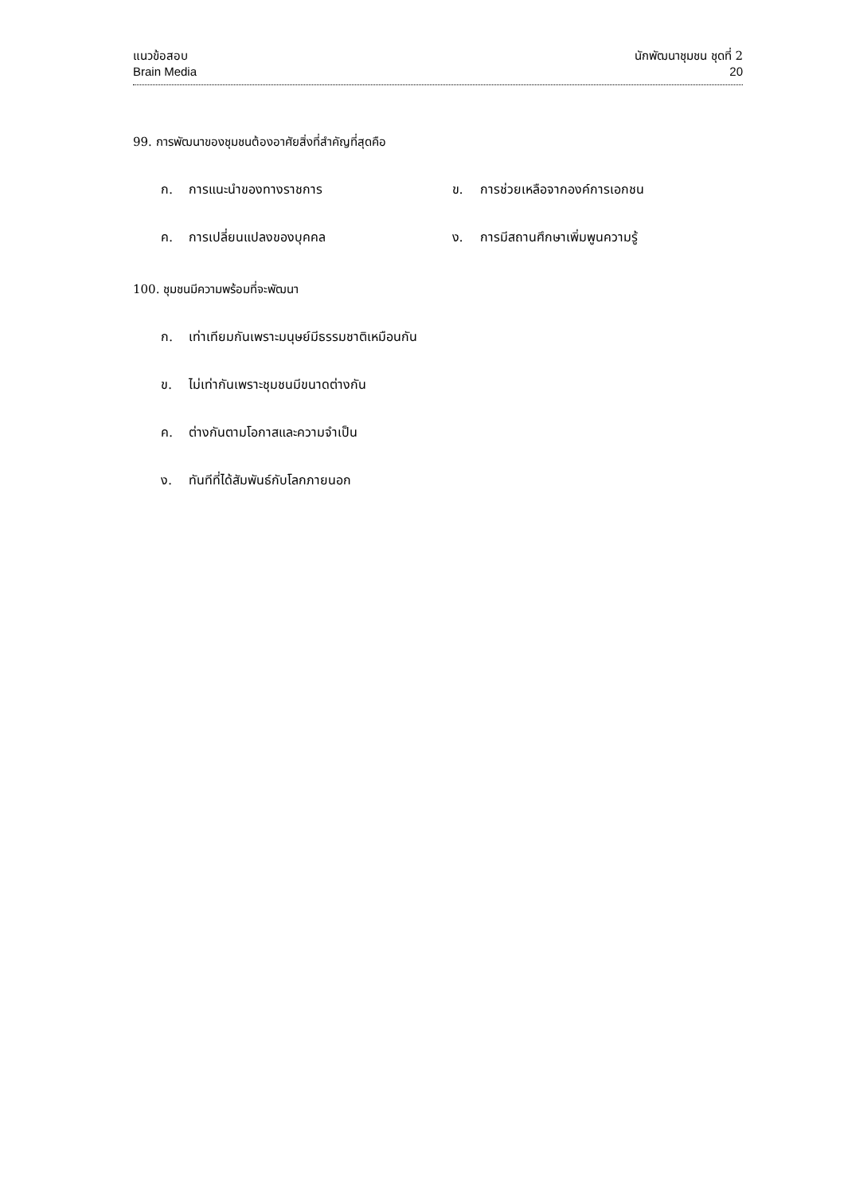แนวข้อสอบ
Brain Media
นักพัฒนาชุมชน ชุดที่ 2
20
99. การพัฒนาของชุมชนต้องอาศัยสิ่งที่สำคัญที่สุดคือ
ก. การแนะนำของทางราชการ ข. การช่วยเหลือจากองค์การเอกชน
ค. การเปลี่ยนแปลงของบุคคล ง. การมีสถานศึกษาเพิ่มพูนความรู้
100. ชุมชนมีความพร้อมที่จะพัฒนา
ก. เท่าเทียมกันเพราะมนุษย์มีธรรมชาติเหมือนกัน
ข. ไม่เท่ากันเพราะชุมชนมีขนาดต่างกัน
ค. ต่างกันตามโอกาสและความจำเป็น
ง. ทันทีที่ได้สัมพันธ์กับโลกภายนอก